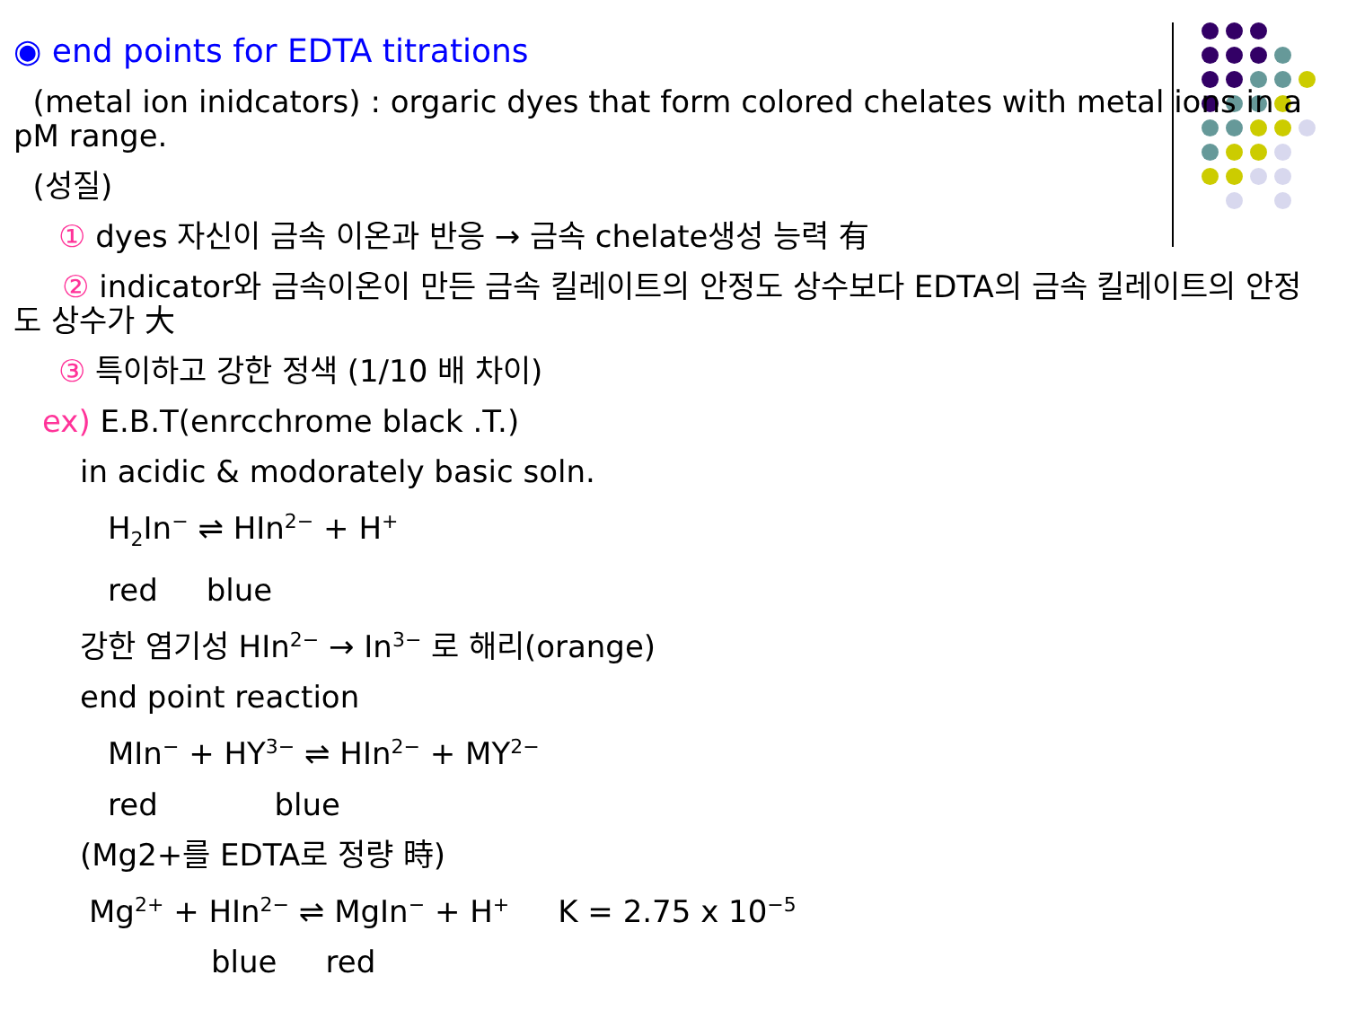◉ end points for EDTA titrations
(metal ion inidcators) : orgaric dyes that form colored chelates with metal ions in a pM range.
(성질)
① dyes 자신이 금속 이온과 반응 → 금속 chelate생성 능력 有
② indicator와 금속이온이 만든 금속 킬레이트의 안정도 상수보다 EDTA의 금속 킬레이트의 안정도 상수가 大
③ 특이하고 강한 정색 (1/10 배 차이)
ex) E.B.T(enrcchrome black .T.)
in acidic & modorately basic soln.
H<sub>2</sub>In<sup>−</sup> ⇌ HIn<sup>2−</sup> + H<sup>+</sup>
red blue
강한 염기성 HIn<sup>2−</sup> → In<sup>3−</sup> 로 해리(orange)
end point reaction
MIn<sup>−</sup> + HY<sup>3−</sup> ⇌ HIn<sup>2−</sup> + MY<sup>2−</sup>
red blue
(Mg2+를 EDTA로 정량 時)
Mg<sup>2+</sup> + HIn<sup>2−</sup> ⇌ MgIn<sup>−</sup> + H<sup>+</sup> K = 2.75 x 10<sup>−5</sup>
blue red